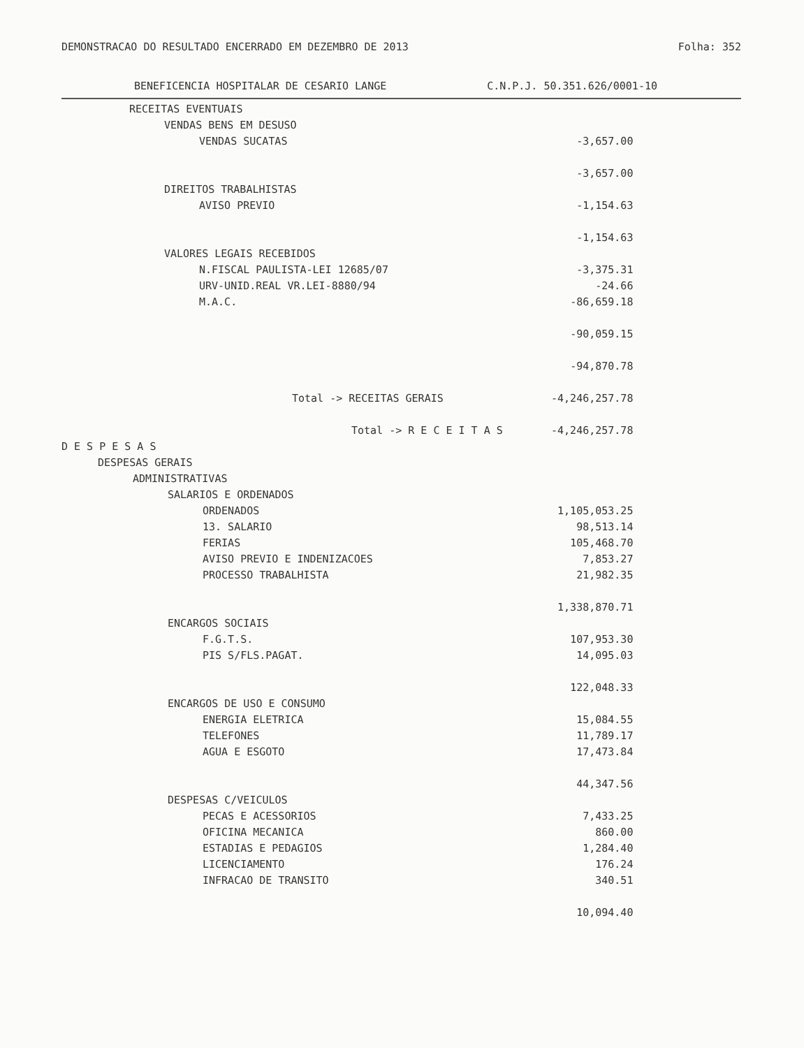DEMONSTRACAO DO RESULTADO ENCERRADO EM DEZEMBRO DE 2013 Folha: 352
BENEFICENCIA HOSPITALAR DE CESARIO LANGE C.N.P.J. 50.351.626/0001-10
| RECEITAS EVENTUAIS | | | | |
| VENDAS BENS EM DESUSO | | | | |
| VENDAS SUCATAS | -3,657.00 | | | |
| | -3,657.00 | | | |
| DIREITOS TRABALHISTAS | | | | |
| AVISO PREVIO | -1,154.63 | | | |
| | -1,154.63 | | | |
| VALORES LEGAIS RECEBIDOS | | | | |
| N.FISCAL PAULISTA-LEI 12685/07 | -3,375.31 | | | |
| URV-UNID.REAL VR.LEI-8880/94 | -24.66 | | | |
| M.A.C. | -86,659.18 | | | |
| | -90,059.15 | | | |
| | -94,870.78 | | | |
| Total -> RECEITAS GERAIS | -4,246,257.78 | | | |
| Total -> R E C E I T A S | -4,246,257.78 | | | |
| D E S P E S A S | | | | |
| DESPESAS GERAIS | | | | |
| ADMINISTRATIVAS | | | | |
| SALARIOS E ORDENADOS | | | | |
| ORDENADOS | 1,105,053.25 | | | |
| 13. SALARIO | 98,513.14 | | | |
| FERIAS | 105,468.70 | | | |
| AVISO PREVIO E INDENIZACOES | 7,853.27 | | | |
| PROCESSO TRABALHISTA | 21,982.35 | | | |
| | 1,338,870.71 | | | |
| ENCARGOS SOCIAIS | | | | |
| F.G.T.S. | 107,953.30 | | | |
| PIS S/FLS.PAGAT. | 14,095.03 | | | |
| | 122,048.33 | | | |
| ENCARGOS DE USO E CONSUMO | | | | |
| ENERGIA ELETRICA | 15,084.55 | | | |
| TELEFONES | 11,789.17 | | | |
| AGUA E ESGOTO | 17,473.84 | | | |
| | 44,347.56 | | | |
| DESPESAS C/VEICULOS | | | | |
| PECAS E ACESSORIOS | 7,433.25 | | | |
| OFICINA MECANICA | 860.00 | | | |
| ESTADIAS E PEDAGIOS | 1,284.40 | | | |
| LICENCIAMENTO | 176.24 | | | |
| INFRACAO DE TRANSITO | 340.51 | | | |
| | 10,094.40 | | | |